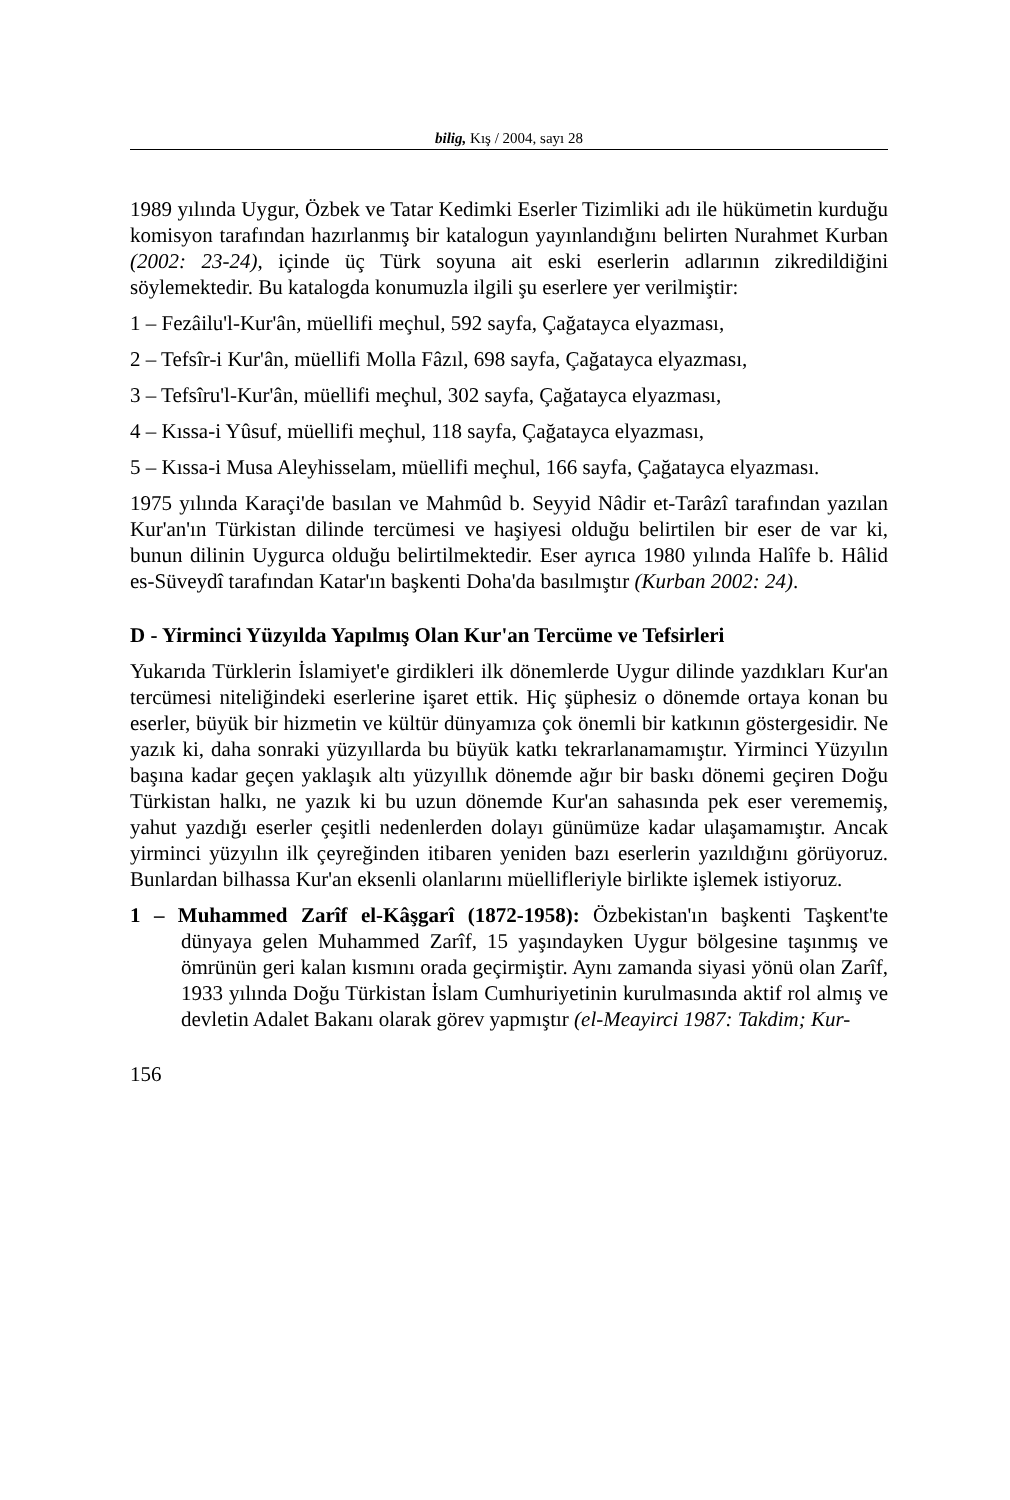bilig, Kış / 2004, sayı 28
1989 yılında Uygur, Özbek ve Tatar Kedimki Eserler Tizimliki adı ile hükümetin kurduğu komisyon tarafından hazırlanmış bir katalogun yayınlandığını belirten Nurahmet Kurban (2002: 23-24), içinde üç Türk soyuna ait eski eserlerin adlarının zikredildiğini söylemektedir. Bu katalogda konumuzla ilgili şu eserlere yer verilmiştir:
1 – Fezâilu'l-Kur'ân, müellifi meçhul, 592 sayfa, Çağatayca elyazması,
2 – Tefsîr-i Kur'ân, müellifi Molla Fâzıl, 698 sayfa, Çağatayca elyazması,
3 – Tefsîru'l-Kur'ân, müellifi meçhul, 302 sayfa, Çağatayca elyazması,
4 – Kıssa-i Yûsuf, müellifi meçhul, 118 sayfa, Çağatayca elyazması,
5 – Kıssa-i Musa Aleyhisselam, müellifi meçhul, 166 sayfa, Çağatayca elyazması.
1975 yılında Karaçi'de basılan ve Mahmûd b. Seyyid Nâdir et-Tarâzî tarafından yazılan Kur'an'ın Türkistan dilinde tercümesi ve haşiyesi olduğu belirtilen bir eser de var ki, bunun dilinin Uygurca olduğu belirtilmektedir. Eser ayrıca 1980 yılında Halîfe b. Hâlid es-Süveydî tarafından Katar'ın başkenti Doha'da basılmıştır (Kurban 2002: 24).
D - Yirminci Yüzyılda Yapılmış Olan Kur'an Tercüme ve Tefsirleri
Yukarıda Türklerin İslamiyet'e girdikleri ilk dönemlerde Uygur dilinde yazdıkları Kur'an tercümesi niteliğindeki eserlerine işaret ettik. Hiç şüphesiz o dönemde ortaya konan bu eserler, büyük bir hizmetin ve kültür dünyamıza çok önemli bir katkının göstergesidir. Ne yazık ki, daha sonraki yüzyıllarda bu büyük katkı tekrarlanamamıştır. Yirminci Yüzyılın başına kadar geçen yaklaşık altı yüzyıllık dönemde ağır bir baskı dönemi geçiren Doğu Türkistan halkı, ne yazık ki bu uzun dönemde Kur'an sahasında pek eser verememiş, yahut yazdığı eserler çeşitli nedenlerden dolayı günümüze kadar ulaşamamıştır. Ancak yirminci yüzyılın ilk çeyreğinden itibaren yeniden bazı eserlerin yazıldığını görüyoruz. Bunlardan bilhassa Kur'an eksenli olanlarını müellifleriyle birlikte işlemek istiyoruz.
1 – Muhammed Zarîf el-Kâşgarî (1872-1958): Özbekistan'ın başkenti Taşkent'te dünyaya gelen Muhammed Zarîf, 15 yaşındayken Uygur bölgesine taşınmış ve ömrünün geri kalan kısmını orada geçirmiştir. Aynı zamanda siyasi yönü olan Zarîf, 1933 yılında Doğu Türkistan İslam Cumhuriyetinin kurulmasında aktif rol almış ve devletin Adalet Bakanı olarak görev yapmıştır (el-Meayirci 1987: Takdim; Kur-
156